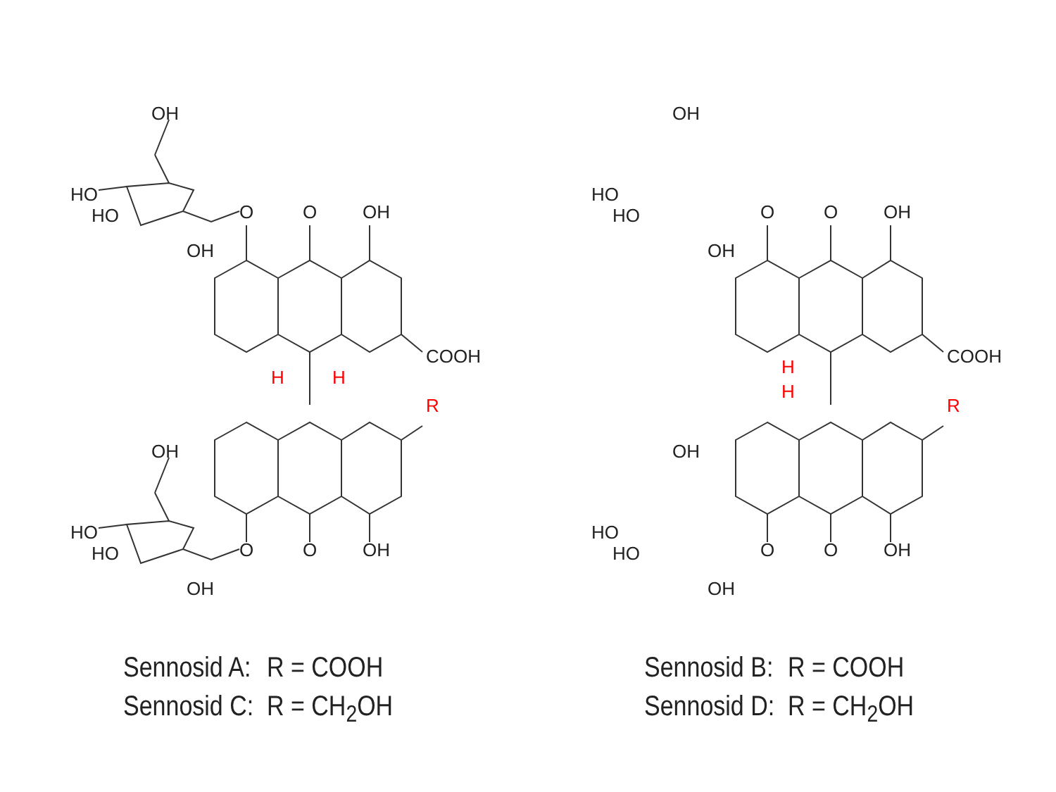OH
HO
HO
OH
O
O
OH
COOH
H
H
R
OH
HO
HO
OH
O
O
OH
Sennosid A: R = COOH
Sennosid C: R = CH<sub>2</sub>OH
OH
HO
HO
OH
O
O
OH
COOH
H
H
R
OH
HO
HO
OH
O
O
OH
Sennosid B: R = COOH
Sennosid D: R = CH<sub>2</sub>OH